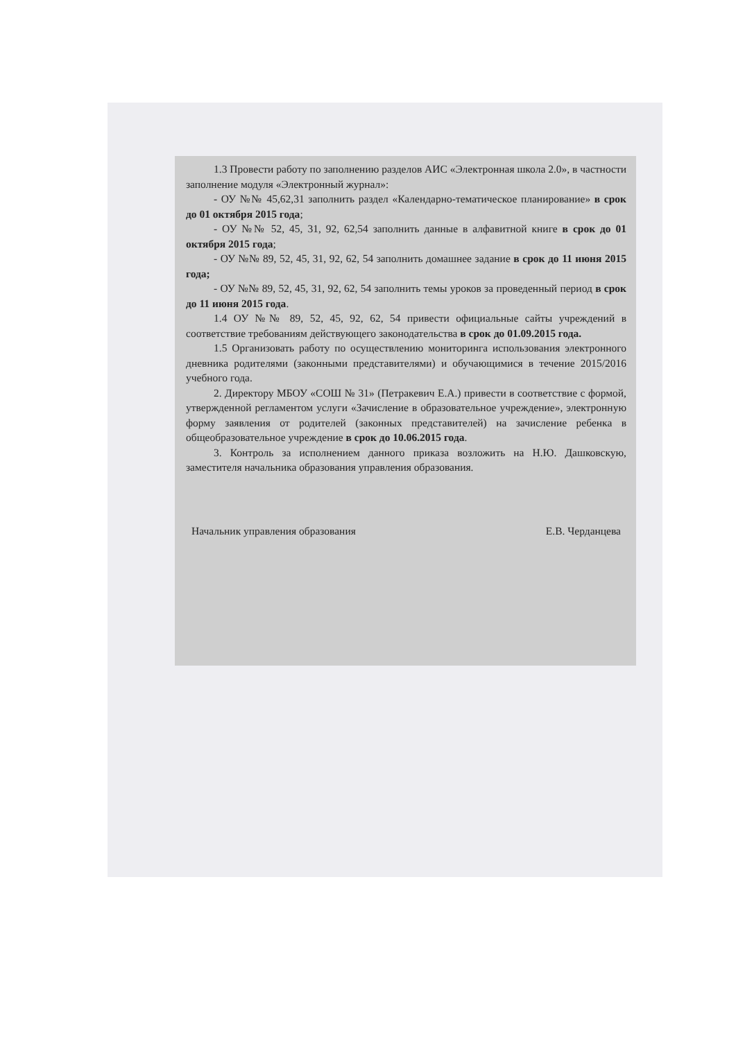1.3 Провести работу по заполнению разделов АИС «Электронная школа 2.0», в частности заполнение модуля «Электронный журнал»:
- ОУ №№ 45,62,31 заполнить раздел «Календарно-тематическое планирование» в срок до 01 октября 2015 года;
- ОУ №№ 52, 45, 31, 92, 62,54 заполнить данные в алфавитной книге в срок до 01 октября 2015 года;
- ОУ №№ 89, 52, 45, 31, 92, 62, 54 заполнить домашнее задание в срок до 11 июня 2015 года;
- ОУ №№ 89, 52, 45, 31, 92, 62, 54 заполнить темы уроков за проведенный период в срок до 11 июня 2015 года.
1.4 ОУ №№ 89, 52, 45, 92, 62, 54 привести официальные сайты учреждений в соответствие требованиям действующего законодательства в срок до 01.09.2015 года.
1.5 Организовать работу по осуществлению мониторинга использования электронного дневника родителями (законными представителями) и обучающимися в течение 2015/2016 учебного года.
2. Директору МБОУ «СОШ № 31» (Петракевич Е.А.) привести в соответствие с формой, утвержденной регламентом услуги «Зачисление в образовательное учреждение», электронную форму заявления от родителей (законных представителей) на зачисление ребенка в общеобразовательное учреждение в срок до 10.06.2015 года.
3. Контроль за исполнением данного приказа возложить на Н.Ю. Дашковскую, заместителя начальника образования управления образования.
Начальник управления образования Е.В. Черданцева